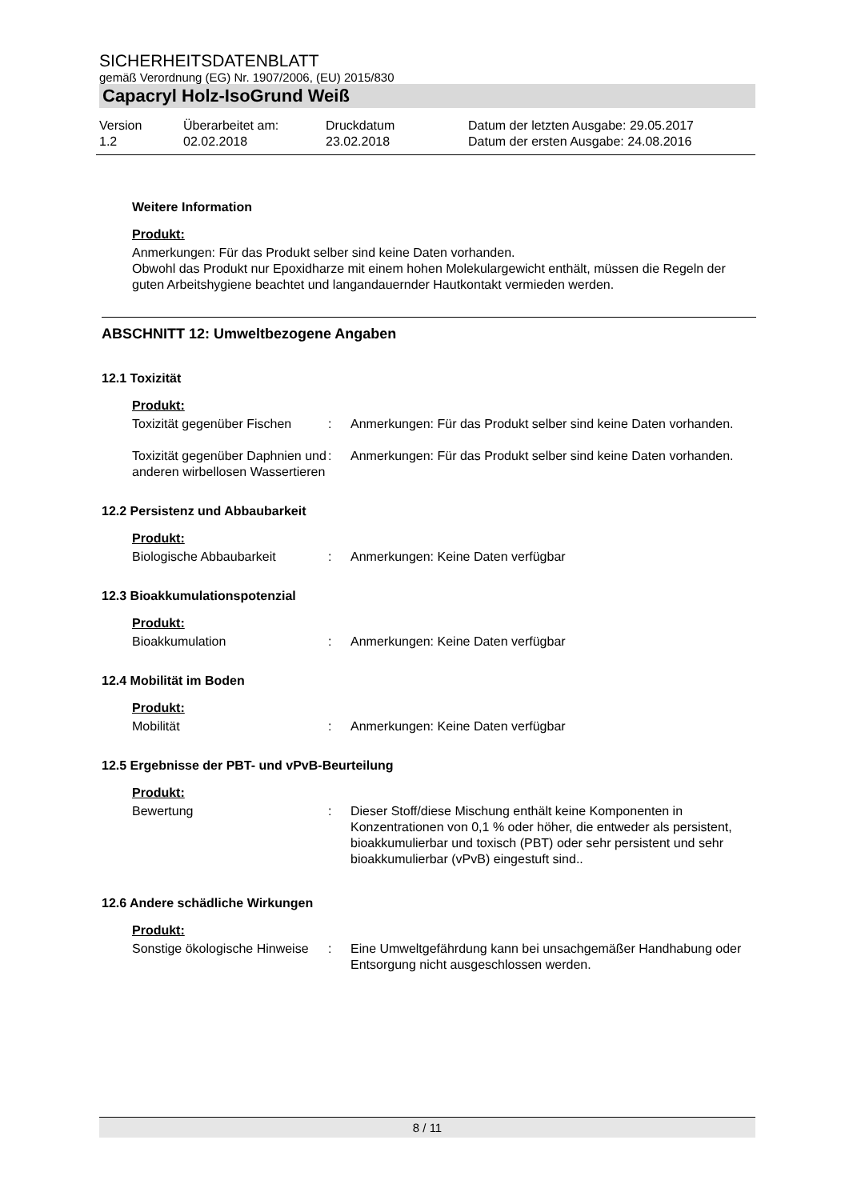SICHERHEITSDATENBLATT
gemäß Verordnung (EG) Nr. 1907/2006, (EU) 2015/830
Capacryl Holz-IsoGrund Weiß
Version
1.2
Überarbeitet am:
02.02.2018
Druckdatum
23.02.2018
Datum der letzten Ausgabe: 29.05.2017
Datum der ersten Ausgabe: 24.08.2016
Weitere Information
Produkt:
Anmerkungen: Für das Produkt selber sind keine Daten vorhanden.
Obwohl das Produkt nur Epoxidharze mit einem hohen Molekulargewicht enthält, müssen die Regeln der guten Arbeitshygiene beachtet und langandauernder Hautkontakt vermieden werden.
ABSCHNITT 12: Umweltbezogene Angaben
12.1 Toxizität
Produkt:
| Toxizität gegenüber Fischen | : | Anmerkungen: Für das Produkt selber sind keine Daten vorhanden. |
| Toxizität gegenüber Daphnien und anderen wirbellosen Wassertieren | : | Anmerkungen: Für das Produkt selber sind keine Daten vorhanden. |
12.2 Persistenz und Abbaubarkeit
Produkt:
| Biologische Abbaubarkeit | : | Anmerkungen: Keine Daten verfügbar |
12.3 Bioakkumulationspotenzial
Produkt:
| Bioakkumulation | : | Anmerkungen: Keine Daten verfügbar |
12.4 Mobilität im Boden
Produkt:
| Mobilität | : | Anmerkungen: Keine Daten verfügbar |
12.5 Ergebnisse der PBT- und vPvB-Beurteilung
Produkt:
| Bewertung | : | Dieser Stoff/diese Mischung enthält keine Komponenten in Konzentrationen von 0,1 % oder höher, die entweder als persistent, bioakkumulierbar und toxisch (PBT) oder sehr persistent und sehr bioakkumulierbar (vPvB) eingestuft sind.. |
12.6 Andere schädliche Wirkungen
Produkt:
| Sonstige ökologische Hinweise | : | Eine Umweltgefährdung kann bei unsachgemäßer Handhabung oder Entsorgung nicht ausgeschlossen werden. |
8 / 11